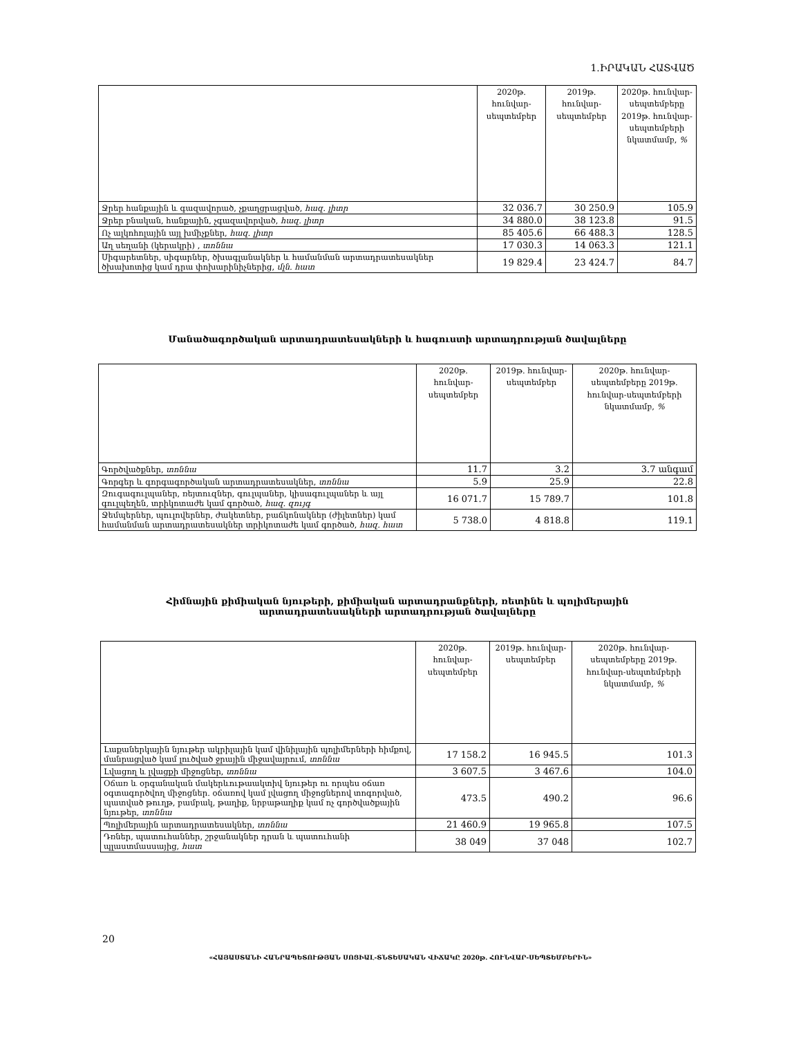1.ԻՐԱԿԱՆ ՀԱՏՎԱԾ
| | 2020թ. հունվար-սեպտեմբեր | 2019թ. հունվար-սեպտեմբեր | 2020թ. հունվար-սեպտեմբերը 2019թ. հունվար-սեպտեմբերի նկատմամբ, % |
| --- | --- | --- | --- |
| Ջրեր հանքային և գազավորած, չքաղցրացված, հազ. լիտր | 32 036.7 | 30 250.9 | 105.9 |
| Ջրեր բնական, հանքային, չգազավորված, հազ. լիտր | 34 880.0 | 38 123.8 | 91.5 |
| Ոչ ալկոհոլային այլ խմիչքներ, հազ. լիտր | 85 405.6 | 66 488.3 | 128.5 |
| Աղ սեղանի (կերակրի) , տոննա | 17 030.3 | 14 063.3 | 121.1 |
| Սիգարետներ, սիգարներ, ծխագլանակներ և համանման արտադրատեսակներ ծխախոտից կամ դրա փոխարինիչներից, մլն. հատ | 19 829.4 | 23 424.7 | 84.7 |
Մանածագործական արտադրատեսակների և հագուստի արտադրության ծավալները
| | 2020թ. հունվար-սեպտեմբեր | 2019թ. հունվար-սեպտեմբեր | 2020թ. հունվար-սեպտեմբերը 2019թ. հունվար-սեպտեմբերի նկատմամբ, % |
| --- | --- | --- | --- |
| Գործվածքներ, տոննա | 11.7 | 3.2 | 3.7 անգամ |
| Գորգեր և գորգագործական արտադրատեսակներ, տոննա | 5.9 | 25.9 | 22.8 |
| Զուգագուլպաներ, ռեյտուզներ, գուլպաներ, կիսագուլպաներ և այլ գուլպեղեն, տրիկոտաժե կամ գործած, հազ. զույգ | 16 071.7 | 15 789.7 | 101.8 |
| Ջեմպերներ, պուլովերներ, ժակետներ, բաճկոնակներ (ժիլետներ) կամ համանման արտադրատեսակներ տրիկոտաժե կամ գործած, հազ. հատ | 5 738.0 | 4 818.8 | 119.1 |
Հիմնային քիմիական նյութերի, քիմիական արտադրանքների, ռետինե և պոլիմերային
արտադրատեսակների արտադրության ծավալները
| | 2020թ. հունվար-սեպտեմբեր | 2019թ. հունվար-սեպտեմբեր | 2020թ. հունվար-սեպտեմբերը 2019թ. հունվար-սեպտեմբերի նկատմամբ, % |
| --- | --- | --- | --- |
| Լաքաներկային նյութեր ակրիլային կամ վինիլային պոլիմերների հիմքով, մանրացված կամ լուծված ջրային միջավայրում, տոննա | 17 158.2 | 16 945.5 | 101.3 |
| Լվացող և լվացքի միջոցներ, տոննա | 3 607.5 | 3 467.6 | 104.0 |
| Օճառ և օրգանական մակերևութաակտիվ նյութեր ու որպես օճառ օգտագործվող միջոցներ. օճառով կամ լվացող միջոցներով տոգորված, պատված թուղթ, բամբակ, թաղիք, նրբաթաղիք կամ ոչ գործվածքային նյութեր, տոննա | 473.5 | 490.2 | 96.6 |
| Պոլիմերային արտադրատեսակներ, տոննա | 21 460.9 | 19 965.8 | 107.5 |
| Դռներ, պատուհաններ, շրջանակներ դրան և պատուհանի պլաստմասսայից, հատ | 38 049 | 37 048 | 102.7 |
20
«ՀԱՅԱՍՏԱՆԻ ՀԱՆՐԱՊԵՏՈՒԹՅԱՆ ՍՈՑԻԱԼ-ՏՆՏԵՍԱԿԱՆ ՎԻՃԱԿԸ 2020թ. ՀՈՒՆՎԱՐ-ՍԵՊՏԵՄԲԵՐԻՆ»